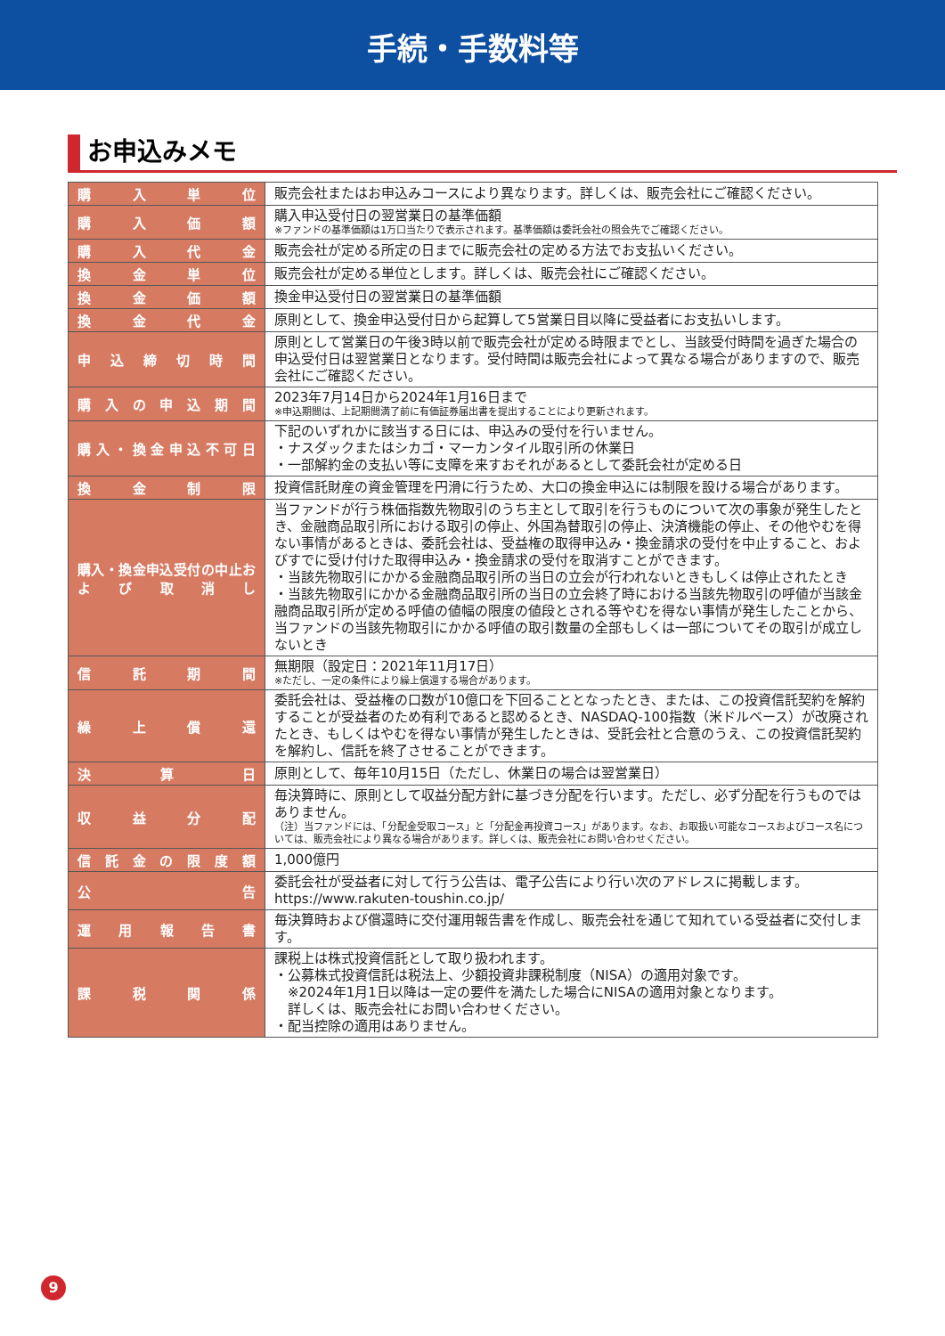手続・手数料等
お申込みメモ
| 購入単位 | 販売会社またはお申込みコースにより異なります。詳しくは、販売会社にご確認ください。 |
| 購入価額 | 購入申込受付日の翌営業日の基準価額 ※ファンドの基準価額は1万口当たりで表示されます。基準価額は委託会社の照会先でご確認ください。 |
| 購入代金 | 販売会社が定める所定の日までに販売会社の定める方法でお支払いください。 |
| 換金単位 | 販売会社が定める単位とします。詳しくは、販売会社にご確認ください。 |
| 換金価額 | 換金申込受付日の翌営業日の基準価額 |
| 換金代金 | 原則として、換金申込受付日から起算して5営業日目以降に受益者にお支払いします。 |
| 申込締切時間 | 原則として営業日の午後3時以前で販売会社が定める時限までとし、当該受付時間を過ぎた場合の申込受付日は翌営業日となります。受付時間は販売会社によって異なる場合がありますので、販売会社にご確認ください。 |
| 購入の申込期間 | 2023年7月14日から2024年1月16日まで ※申込期間は、上記期間満了前に有価証券届出書を提出することにより更新されます。 |
| 購入・換金申込不可日 | 下記のいずれかに該当する日には、申込みの受付を行いません。 ・ナスダックまたはシカゴ・マーカンタイル取引所の休業日 ・一部解約金の支払い等に支障を来すおそれがあるとして委託会社が定める日 |
| 換金制限 | 投資信託財産の資金管理を円滑に行うため、大口の換金申込には制限を設ける場合があります。 |
| 購入・換金申込受付の中止および取消し | 当ファンドが行う株価指数先物取引のうち主として取引を行うものについて次の事象が発生したとき、金融商品取引所における取引の停止、外国為替取引の停止、決済機能の停止、その他やむを得ない事情があるときは、委託会社は、受益権の取得申込み・換金請求の受付を中止すること、およびすでに受け付けた取得申込み・換金請求の受付を取消すことができます。 ・当該先物取引にかかる金融商品取引所の当日の立会が行われないときもしくは停止されたとき ・当該先物取引にかかる金融商品取引所の当日の立会終了時における当該先物取引の呼値が当該金融商品取引所が定める呼値の値幅の限度の値段とされる等やむを得ない事情が発生したことから、当ファンドの当該先物取引にかかる呼値の取引数量の全部もしくは一部についてその取引が成立しないとき |
| 信託期間 | 無期限（設定日：2021年11月17日） ※ただし、一定の条件により繰上償還する場合があります。 |
| 繰上償還 | 委託会社は、受益権の口数が10億口を下回ることとなったとき、または、この投資信託契約を解約することが受益者のため有利であると認めるとき、NASDAQ-100指数（米ドルベース）が改廃されたとき、もしくはやむを得ない事情が発生したときは、受託会社と合意のうえ、この投資信託契約を解約し、信託を終了させることができます。 |
| 決算日 | 原則として、毎年10月15日（ただし、休業日の場合は翌営業日） |
| 収益分配 | 毎決算時に、原則として収益分配方針に基づき分配を行います。ただし、必ず分配を行うものではありません。 （注）当ファンドには、「分配金受取コース」と「分配金再投資コース」があります。なお、お取扱い可能なコースおよびコース名については、販売会社により異なる場合があります。詳しくは、販売会社にお問い合わせください。 |
| 信託金の限度額 | 1,000億円 |
| 公告 | 委託会社が受益者に対して行う公告は、電子公告により行い次のアドレスに掲載します。 https://www.rakuten-toushin.co.jp/ |
| 運用報告書 | 毎決算時および償還時に交付運用報告書を作成し、販売会社を通じて知れている受益者に交付します。 |
| 課税関係 | 課税上は株式投資信託として取り扱われます。 ・公募株式投資信託は税法上、少額投資非課税制度（NISA）の適用対象です。 ※2024年1月1日以降は一定の要件を満たした場合にNISAの適用対象となります。 詳しくは、販売会社にお問い合わせください。 ・配当控除の適用はありません。 |
9